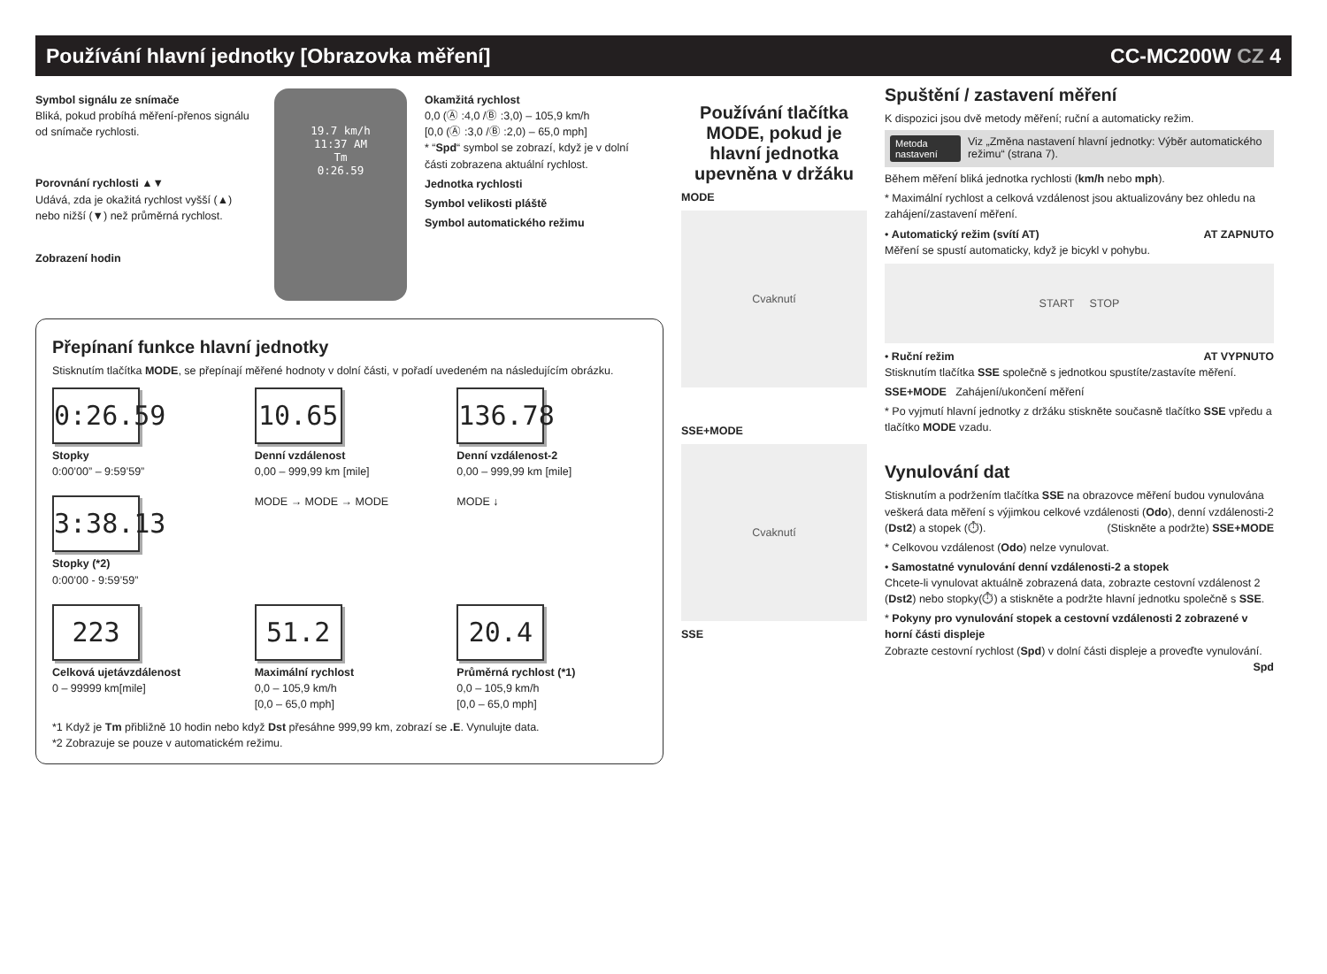Používání hlavní jednotky [Obrazovka měření] CC-MC200W CZ 4
Symbol signálu ze snímače
Bliká, pokud probíhá měření-přenos signálu od snímače rychlosti.
Porovnání rychlosti ▲▼
Udává, zda je okažitá rychlost vyšší (▲) nebo nižší (▼) než průměrná rychlost.
Zobrazení hodin
19.7 km/h
11:37 AM
Tm
0:26.59
Okamžitá rychlost
0,0 (Ⓐ :4,0 /Ⓑ :3,0) – 105,9 km/h
[0,0 (Ⓐ :3,0 /Ⓑ :2,0) – 65,0 mph]
* “Spd“ symbol se zobrazí, když je v dolní části zobrazena aktuální rychlost.
Jednotka rychlosti
Symbol velikosti pláště
Symbol automatického režimu
Přepínaní funkce hlavní jednotky
Stisknutím tlačítka MODE, se přepínají měřené hodnoty v dolní části, v pořadí uvedeném na následujícím obrázku.
0:26.59
Stopky
0:00’00” – 9:59’59”
10.65
Denní vzdálenost
0,00 – 999,99 km [mile]
136.78
Denní vzdálenost-2
0,00 – 999,99 km [mile]
3:38.13
Stopky (*2)
0:00’00 - 9:59’59”
MODE → MODE → MODE
MODE ↓
223
Celková ujetávzdálenost
0 – 99999 km[mile]
51.2
Maximální rychlost
0,0 – 105,9 km/h
[0,0 – 65,0 mph]
20.4
Průměrná rychlost (*1)
0,0 – 105,9 km/h
[0,0 – 65,0 mph]
*1 Když je Tm přibližně 10 hodin nebo když Dst přesáhne 999,99 km, zobrazí se .E. Vynulujte data.
*2 Zobrazuje se pouze v automatickém režimu.
Používání tlačítka MODE, pokud je hlavní jednotka upevněna v držáku
MODE
Cvaknutí
SSE+MODE
Cvaknutí
SSE
Spuštění / zastavení měření
K dispozici jsou dvě metody měření; ruční a automaticky režim.
Metoda nastavení Viz „Změna nastavení hlavní jednotky: Výběr automatického režimu“ (strana 7).
Během měření bliká jednotka rychlosti (km/h nebo mph).
* Maximální rychlost a celková vzdálenost jsou aktualizovány bez ohledu na zahájení/zastavení měření.
• Automatický režim (svítí AT) AT ZAPNUTO
Měření se spustí automaticky, když je bicykl v pohybu.
START STOP
• Ruční režim AT VYPNUTO
Stisknutím tlačítka SSE společně s jednotkou spustíte/zastavíte měření.
SSE+MODE Zahájení/ukončení měření
* Po vyjmutí hlavní jednotky z držáku stiskněte současně tlačítko SSE vpředu a tlačítko MODE vzadu.
Vynulování dat
Stisknutím a podržením tlačítka SSE na obrazovce měření budou vynulována veškerá data měření s výjimkou celkové vzdálenosti (Odo), denní vzdálenosti-2 (Dst2) a stopek (⏱). (Stiskněte a podržte) SSE+MODE
* Celkovou vzdálenost (Odo) nelze vynulovat.
• Samostatné vynulování denní vzdálenosti-2 a stopek
Chcete-li vynulovat aktuálně zobrazená data, zobrazte cestovní vzdálenost 2 (Dst2) nebo stopky(⏱) a stiskněte a podržte hlavní jednotku společně s SSE.
* Pokyny pro vynulování stopek a cestovní vzdálenosti 2 zobrazené v horní části displeje
Zobrazte cestovní rychlost (Spd) v dolní části displeje a proveďte vynulování. Spd